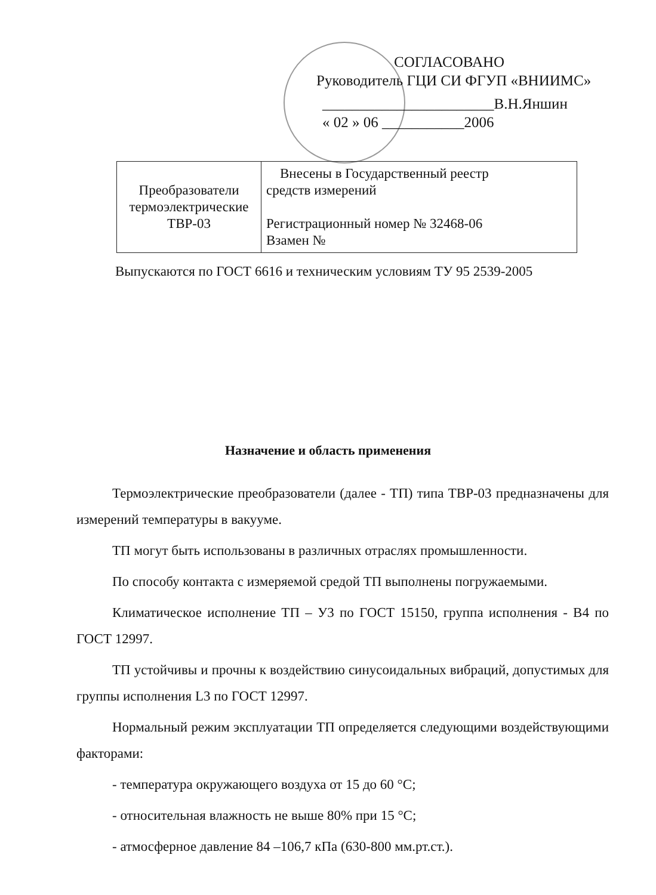СОГЛАСОВАНО
Руководитель ГЦИ СИ ФГУП «ВНИИМС»
_______________________В.Н.Яншин
« 02 » 06 ___________2006
| Преобразователи термоэлектрические ТВР-03 | Внесены в Государственный реестр средств измерений Регистрационный номер № 32468-06 Взамен № |
Выпускаются по ГОСТ 6616 и техническим условиям ТУ 95 2539-2005
Назначение и область применения
Термоэлектрические преобразователи (далее - ТП) типа ТВР-03 предназначены для измерений температуры в вакууме.
ТП могут быть использованы в различных отраслях промышленности.
По способу контакта с измеряемой средой ТП выполнены погружаемыми.
Климатическое исполнение ТП – У3 по ГОСТ 15150, группа исполнения - В4 по ГОСТ 12997.
ТП устойчивы и прочны к воздействию синусоидальных вибраций, допустимых для группы исполнения L3 по ГОСТ 12997.
Нормальный режим эксплуатации ТП определяется следующими воздействующими факторами:
- температура окружающего воздуха от 15 до 60 °С;
- относительная влажность не выше 80% при 15 °С;
- атмосферное давление 84 –106,7 кПа (630-800 мм.рт.ст.).